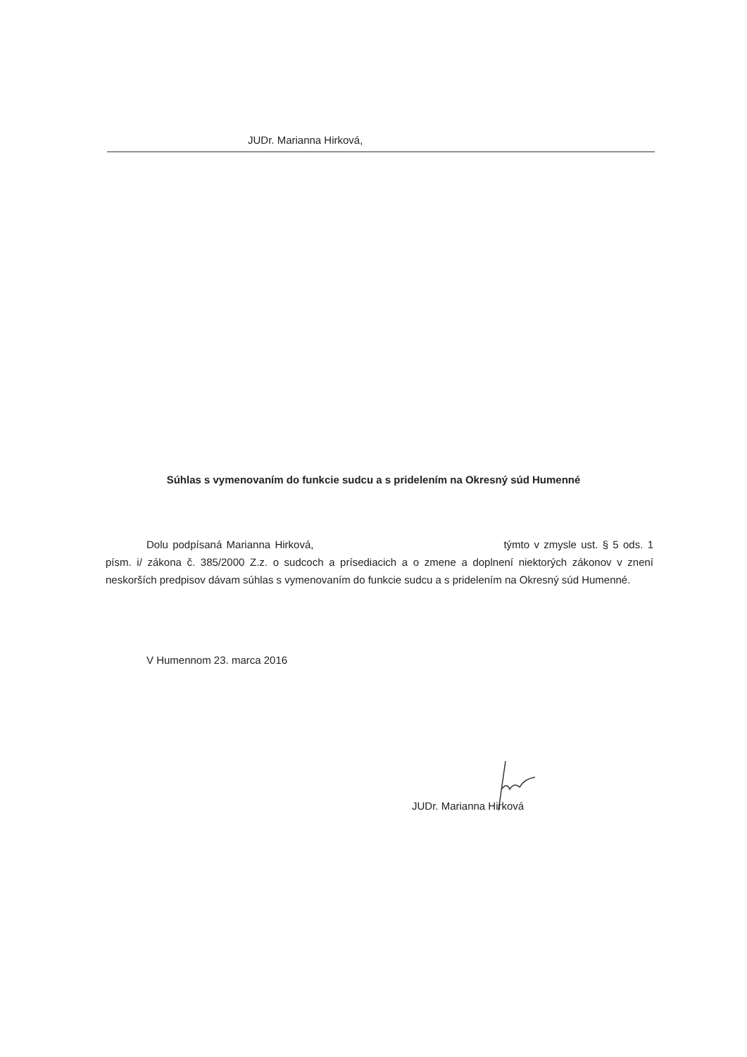JUDr. Marianna Hirková,
Súhlas s vymenovaním do funkcie sudcu a s pridelením na Okresný súd Humenné
Dolu podpísaná Marianna Hirková, týmto v zmysle ust. § 5 ods. 1 písm. i/ zákona č. 385/2000 Z.z. o sudcoch a prísediacich a o zmene a doplnení niektorých zákonov v znení neskorších predpisov dávam súhlas s vymenovaním do funkcie sudcu a s pridelením na Okresný súd Humenné.
V Humennom 23. marca 2016
JUDr. Marianna Hirková